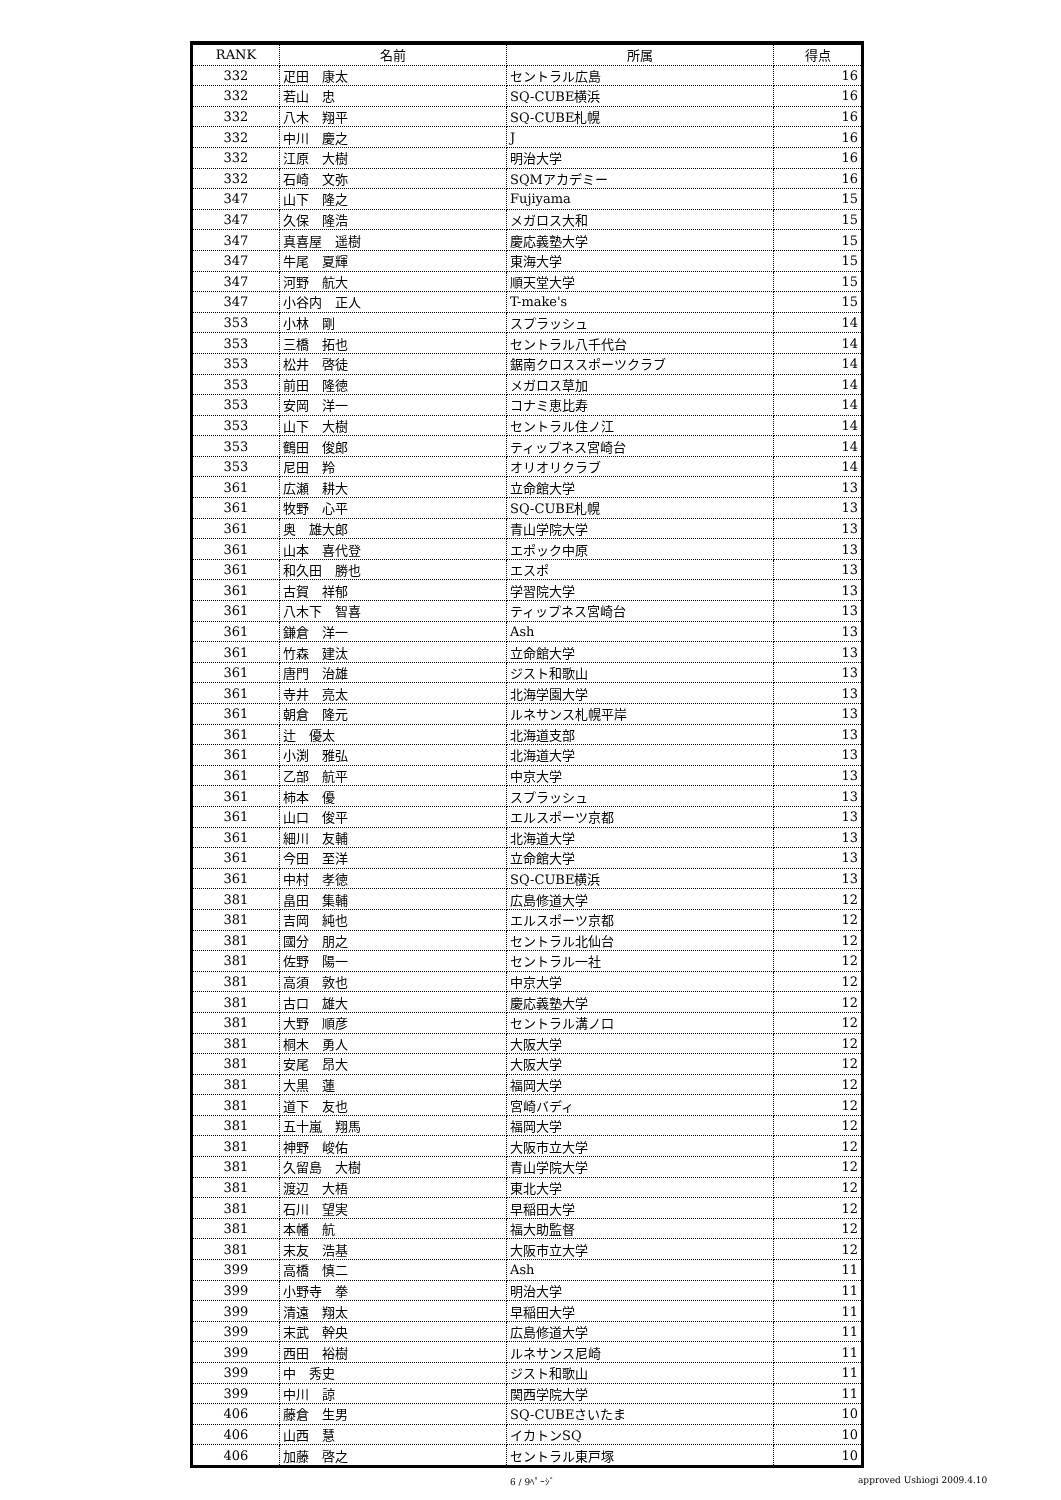| RANK | 名前 | 所属 | 得点 |
| --- | --- | --- | --- |
| 332 | 疋田 康太 | セントラル広島 | 16 |
| 332 | 若山 忠 | SQ-CUBE横浜 | 16 |
| 332 | 八木 翔平 | SQ-CUBE札幌 | 16 |
| 332 | 中川 慶之 | J | 16 |
| 332 | 江原 大樹 | 明治大学 | 16 |
| 332 | 石崎 文弥 | SQMアカデミー | 16 |
| 347 | 山下 隆之 | Fujiyama | 15 |
| 347 | 久保 隆浩 | メガロス大和 | 15 |
| 347 | 真喜屋 遥樹 | 慶応義塾大学 | 15 |
| 347 | 牛尾 夏輝 | 東海大学 | 15 |
| 347 | 河野 航大 | 順天堂大学 | 15 |
| 347 | 小谷内 正人 | T-make's | 15 |
| 353 | 小林 剛 | スプラッシュ | 14 |
| 353 | 三橋 拓也 | セントラル八千代台 | 14 |
| 353 | 松井 啓徒 | 鋸南クロススポーツクラブ | 14 |
| 353 | 前田 隆徳 | メガロス草加 | 14 |
| 353 | 安岡 洋一 | コナミ恵比寿 | 14 |
| 353 | 山下 大樹 | セントラル住ノ江 | 14 |
| 353 | 鶴田 俊郎 | ティップネス宮崎台 | 14 |
| 353 | 尼田 羚 | オリオリクラブ | 14 |
| 361 | 広瀬 耕大 | 立命館大学 | 13 |
| 361 | 牧野 心平 | SQ-CUBE札幌 | 13 |
| 361 | 奥 雄大郎 | 青山学院大学 | 13 |
| 361 | 山本 喜代登 | エポック中原 | 13 |
| 361 | 和久田 勝也 | エスポ | 13 |
| 361 | 古賀 祥郁 | 学習院大学 | 13 |
| 361 | 八木下 智喜 | ティップネス宮崎台 | 13 |
| 361 | 鎌倉 洋一 | Ash | 13 |
| 361 | 竹森 建汰 | 立命館大学 | 13 |
| 361 | 唐門 治雄 | ジスト和歌山 | 13 |
| 361 | 寺井 亮太 | 北海学園大学 | 13 |
| 361 | 朝倉 隆元 | ルネサンス札幌平岸 | 13 |
| 361 | 辻 優太 | 北海道支部 | 13 |
| 361 | 小渕 雅弘 | 北海道大学 | 13 |
| 361 | 乙部 航平 | 中京大学 | 13 |
| 361 | 柿本 優 | スプラッシュ | 13 |
| 361 | 山口 俊平 | エルスポーツ京都 | 13 |
| 361 | 細川 友輔 | 北海道大学 | 13 |
| 361 | 今田 至洋 | 立命館大学 | 13 |
| 361 | 中村 孝徳 | SQ-CUBE横浜 | 13 |
| 381 | 畠田 集輔 | 広島修道大学 | 12 |
| 381 | 吉岡 純也 | エルスポーツ京都 | 12 |
| 381 | 國分 朋之 | セントラル北仙台 | 12 |
| 381 | 佐野 陽一 | セントラル一社 | 12 |
| 381 | 高須 敦也 | 中京大学 | 12 |
| 381 | 古口 雄大 | 慶応義塾大学 | 12 |
| 381 | 大野 順彦 | セントラル溝ノ口 | 12 |
| 381 | 桐木 勇人 | 大阪大学 | 12 |
| 381 | 安尾 昂大 | 大阪大学 | 12 |
| 381 | 大黒 蓮 | 福岡大学 | 12 |
| 381 | 道下 友也 | 宮崎バディ | 12 |
| 381 | 五十嵐 翔馬 | 福岡大学 | 12 |
| 381 | 神野 峻佑 | 大阪市立大学 | 12 |
| 381 | 久留島 大樹 | 青山学院大学 | 12 |
| 381 | 渡辺 大梧 | 東北大学 | 12 |
| 381 | 石川 望実 | 早稲田大学 | 12 |
| 381 | 本幡 航 | 福大助監督 | 12 |
| 381 | 末友 浩基 | 大阪市立大学 | 12 |
| 399 | 高橋 慎二 | Ash | 11 |
| 399 | 小野寺 拳 | 明治大学 | 11 |
| 399 | 清遠 翔太 | 早稲田大学 | 11 |
| 399 | 末武 幹央 | 広島修道大学 | 11 |
| 399 | 西田 裕樹 | ルネサンス尼崎 | 11 |
| 399 | 中 秀史 | ジスト和歌山 | 11 |
| 399 | 中川 諒 | 関西学院大学 | 11 |
| 406 | 藤倉 生男 | SQ-CUBEさいたま | 10 |
| 406 | 山西 慧 | イカトンSQ | 10 |
| 406 | 加藤 啓之 | セントラル東戸塚 | 10 |
6 / 9ﾍﾟｰｼﾞ approved Ushiogi 2009.4.10